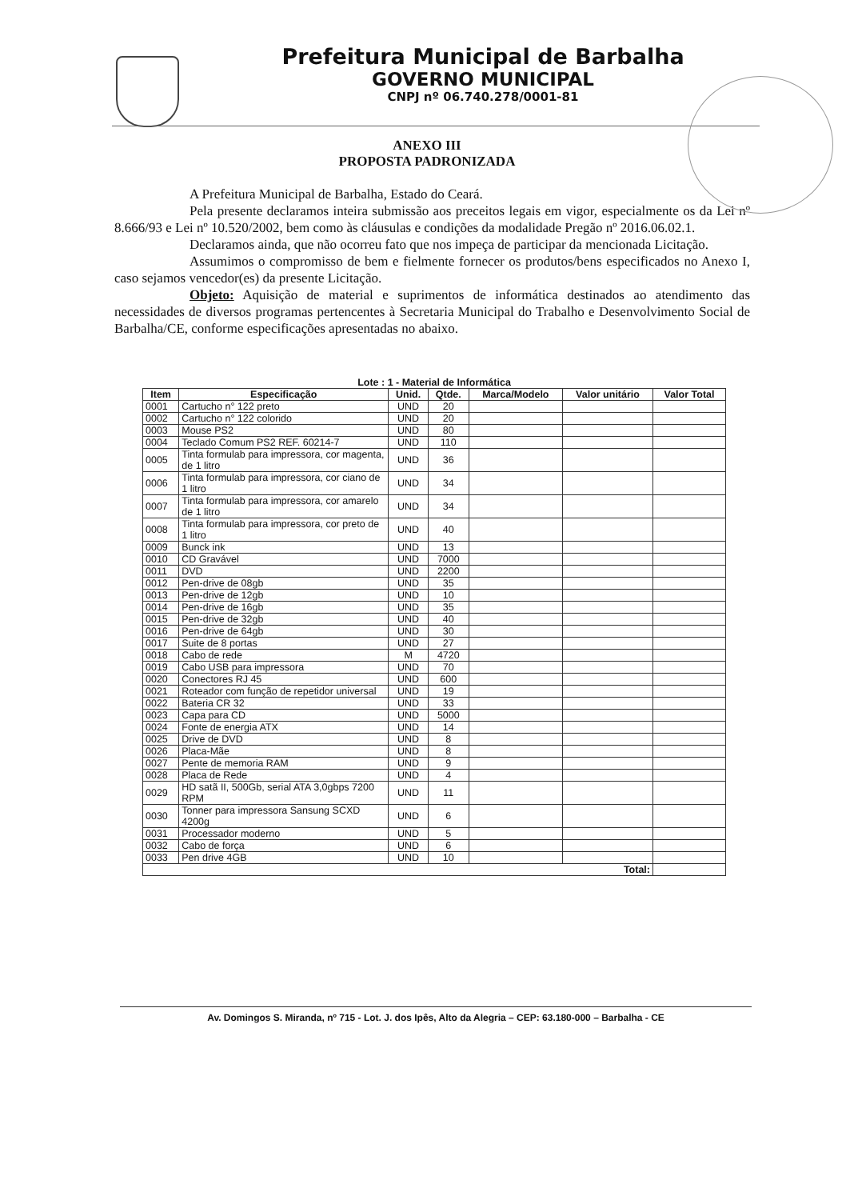Prefeitura Municipal de Barbalha
GOVERNO MUNICIPAL
CNPJ nº 06.740.278/0001-81
ANEXO III
PROPOSTA PADRONIZADA
A Prefeitura Municipal de Barbalha, Estado do Ceará.
Pela presente declaramos inteira submissão aos preceitos legais em vigor, especialmente os da Lei nº 8.666/93 e Lei nº 10.520/2002, bem como às cláusulas e condições da modalidade Pregão nº 2016.06.02.1.
Declaramos ainda, que não ocorreu fato que nos impeça de participar da mencionada Licitação.
Assumimos o compromisso de bem e fielmente fornecer os produtos/bens especificados no Anexo I, caso sejamos vencedor(es) da presente Licitação.
Objeto: Aquisição de material e suprimentos de informática destinados ao atendimento das necessidades de diversos programas pertencentes à Secretaria Municipal do Trabalho e Desenvolvimento Social de Barbalha/CE, conforme especificações apresentadas no abaixo.
Lote : 1 - Material de Informática
| Item | Especificação | Unid. | Qtde. | Marca/Modelo | Valor unitário | Valor Total |
| --- | --- | --- | --- | --- | --- | --- |
| 0001 | Cartucho n° 122 preto | UND | 20 | | | |
| 0002 | Cartucho n° 122 colorido | UND | 20 | | | |
| 0003 | Mouse PS2 | UND | 80 | | | |
| 0004 | Teclado Comum PS2 REF. 60214-7 | UND | 110 | | | |
| 0005 | Tinta formulab para impressora, cor magenta, de 1 litro | UND | 36 | | | |
| 0006 | Tinta formulab para impressora, cor ciano de 1 litro | UND | 34 | | | |
| 0007 | Tinta formulab para impressora, cor amarelo de 1 litro | UND | 34 | | | |
| 0008 | Tinta formulab para impressora, cor preto de 1 litro | UND | 40 | | | |
| 0009 | Bunck ink | UND | 13 | | | |
| 0010 | CD Gravável | UND | 7000 | | | |
| 0011 | DVD | UND | 2200 | | | |
| 0012 | Pen-drive de 08gb | UND | 35 | | | |
| 0013 | Pen-drive de 12gb | UND | 10 | | | |
| 0014 | Pen-drive de 16gb | UND | 35 | | | |
| 0015 | Pen-drive de 32gb | UND | 40 | | | |
| 0016 | Pen-drive de 64gb | UND | 30 | | | |
| 0017 | Suite de 8 portas | UND | 27 | | | |
| 0018 | Cabo de rede | M | 4720 | | | |
| 0019 | Cabo USB para impressora | UND | 70 | | | |
| 0020 | Conectores RJ 45 | UND | 600 | | | |
| 0021 | Roteador com função de repetidor universal | UND | 19 | | | |
| 0022 | Bateria CR 32 | UND | 33 | | | |
| 0023 | Capa para CD | UND | 5000 | | | |
| 0024 | Fonte de energia ATX | UND | 14 | | | |
| 0025 | Drive de DVD | UND | 8 | | | |
| 0026 | Placa-Mãe | UND | 8 | | | |
| 0027 | Pente de memoria RAM | UND | 9 | | | |
| 0028 | Placa de Rede | UND | 4 | | | |
| 0029 | HD satã II, 500Gb, serial ATA 3,0gbps 7200 RPM | UND | 11 | | | |
| 0030 | Tonner para impressora Sansung SCXD 4200g | UND | 6 | | | |
| 0031 | Processador moderno | UND | 5 | | | |
| 0032 | Cabo de força | UND | 6 | | | |
| 0033 | Pen drive 4GB | UND | 10 | | | |
| Total: | | | | | | |
Av. Domingos S. Miranda, nº 715 - Lot. J. dos Ipês, Alto da Alegria – CEP: 63.180-000 – Barbalha - CE